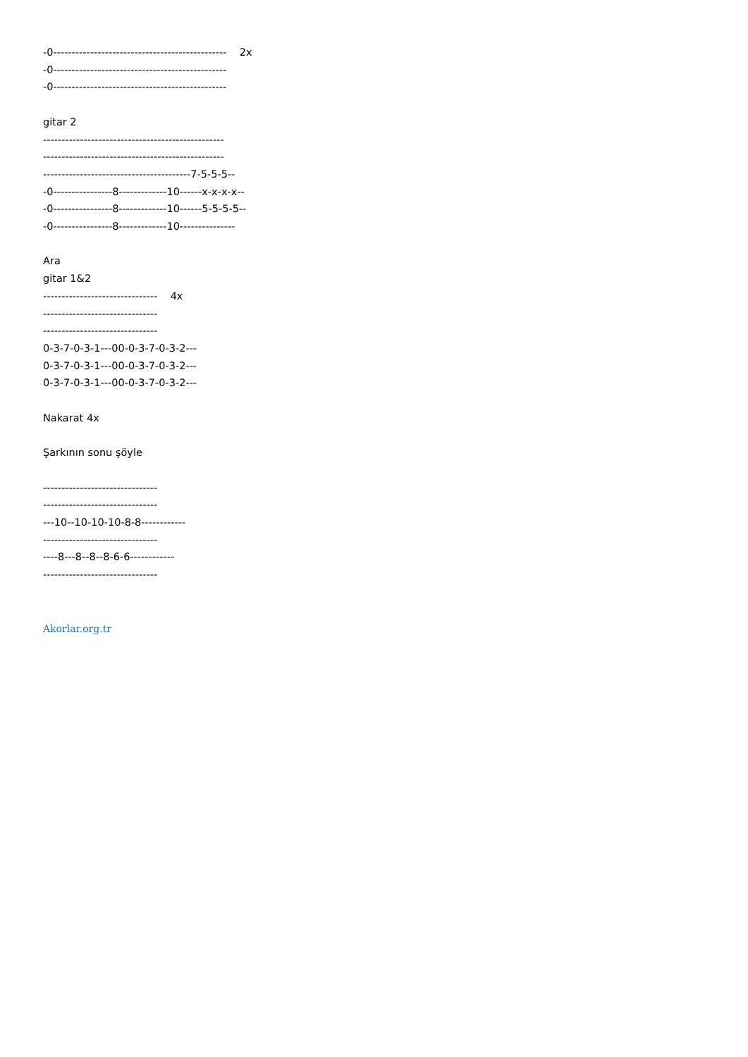-0----------------------------------------------- 2x -0----------------------------------------------- -0----------------------------------------------- gitar 2 ------------------------------------------------- ------------------------------------------------- ----------------------------------------7-5-5-5-- -0----------------8-------------10------x-x-x-x-- -0----------------8-------------10------5-5-5-5-- -0----------------8-------------10--------------- Ara gitar 1&2 ------------------------------- 4x ------------------------------- ------------------------------- 0-3-7-0-3-1---00-0-3-7-0-3-2--- 0-3-7-0-3-1---00-0-3-7-0-3-2--- 0-3-7-0-3-1---00-0-3-7-0-3-2--- Nakarat 4x Şarkının sonu şöyle ------------------------------- ------------------------------- ---10--10-10-10-8-8------------ ------------------------------- ----8---8--8--8-6-6------------ -------------------------------
Akorlar.org.tr